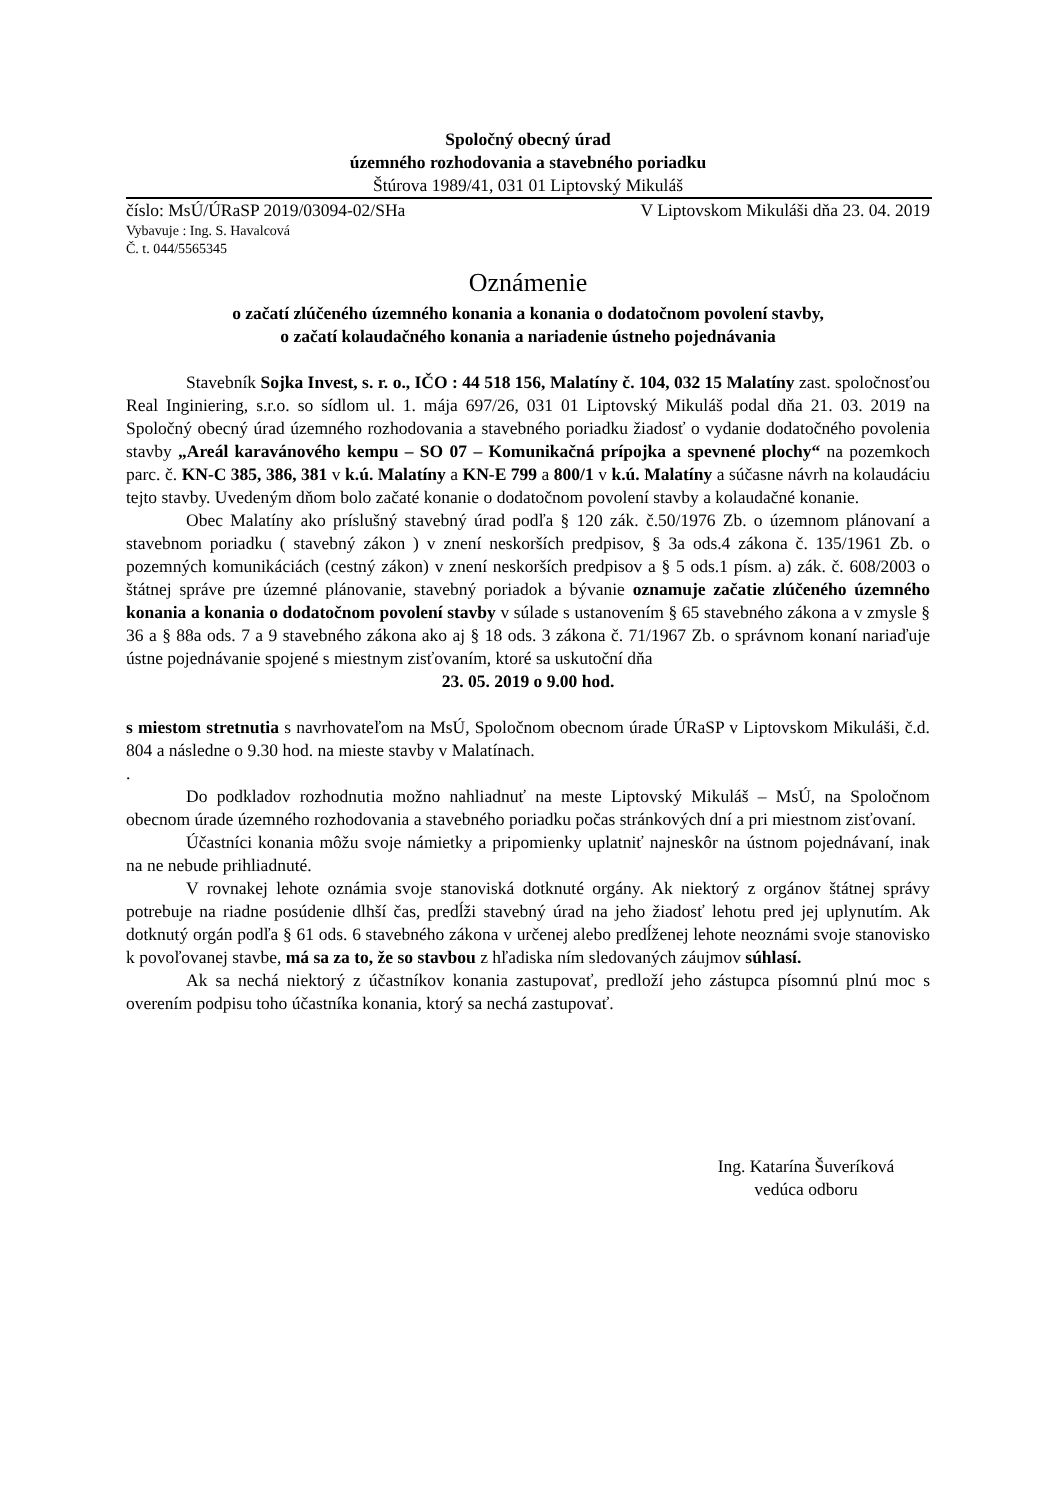Spoločný obecný úrad
územného rozhodovania a stavebného poriadku
Štúrova 1989/41, 031 01 Liptovský Mikuláš
číslo: MsÚ/ÚRaSP 2019/03094-02/SHa V Liptovskom Mikuláši dňa 23. 04. 2019
Vybavuje : Ing. S. Havalcová
Č. t. 044/5565345
Oznámenie
o začatí zlúčeného územného konania a konania o dodatočnom povolení stavby,
o začatí kolaudačného konania a nariadenie ústneho pojednávania
Stavebník Sojka Invest, s. r. o., IČO : 44 518 156, Malatíny č. 104, 032 15 Malatíny zast. spoločnosťou Real Inginiering, s.r.o. so sídlom ul. 1. mája 697/26, 031 01 Liptovský Mikuláš podal dňa 21. 03. 2019 na Spoločný obecný úrad územného rozhodovania a stavebného poriadku žiadosť o vydanie dodatočného povolenia stavby „Areál karavánového kempu – SO 07 – Komunikačná prípojka a spevnené plochy“ na pozemkoch parc. č. KN-C 385, 386, 381 v k.ú. Malatíny a KN-E 799 a 800/1 v k.ú. Malatíny a súčasne návrh na kolaudáciu tejto stavby. Uvedeným dňom bolo začaté konanie o dodatočnom povolení stavby a kolaudačné konanie.
Obec Malatíny ako príslušný stavebný úrad podľa § 120 zák. č.50/1976 Zb. o územnom plánovaní a stavebnom poriadku ( stavebný zákon ) v znení neskorších predpisov, § 3a ods.4 zákona č. 135/1961 Zb. o pozemných komunikáciách (cestný zákon) v znení neskorších predpisov a § 5 ods.1 písm. a) zák. č. 608/2003 o štátnej správe pre územné plánovanie, stavebný poriadok a bývanie oznamuje začatie zlúčeného územného konania a konania o dodatočnom povolení stavby v súlade s ustanovením § 65 stavebného zákona a v zmysle § 36 a § 88a ods. 7 a 9 stavebného zákona ako aj § 18 ods. 3 zákona č. 71/1967 Zb. o správnom konaní nariaďuje ústne pojednávanie spojené s miestnym zisťovaním, ktoré sa uskutoční dňa
23. 05. 2019 o 9.00 hod.
s miestom stretnutia s navrhovateľom na MsÚ, Spoločnom obecnom úrade ÚRaSP v Liptovskom Mikuláši, č.d. 804 a následne o 9.30 hod. na mieste stavby v Malatínach.
.
Do podkladov rozhodnutia možno nahliadnuť na meste Liptovský Mikuláš – MsÚ, na Spoločnom obecnom úrade územného rozhodovania a stavebného poriadku počas stránkových dní a pri miestnom zisťovaní.
Účastníci konania môžu svoje námietky a pripomienky uplatniť najneskôr na ústnom pojednávaní, inak na ne nebude prihliadnuté.
V rovnakej lehote oznámia svoje stanoviská dotknuté orgány. Ak niektorý z orgánov štátnej správy potrebuje na riadne posúdenie dlhší čas, predĺži stavebný úrad na jeho žiadosť lehotu pred jej uplynutím. Ak dotknutý orgán podľa § 61 ods. 6 stavebného zákona v určenej alebo predĺženej lehote neoznámi svoje stanovisko k povoľovanej stavbe, má sa za to, že so stavbou z hľadiska ním sledovaných záujmov súhlasí.
Ak sa nechá niektorý z účastníkov konania zastupovať, predloží jeho zástupca písomnú plnú moc s overením podpisu toho účastníka konania, ktorý sa nechá zastupovať.
Ing. Katarína Šuveríková
vedúca odboru